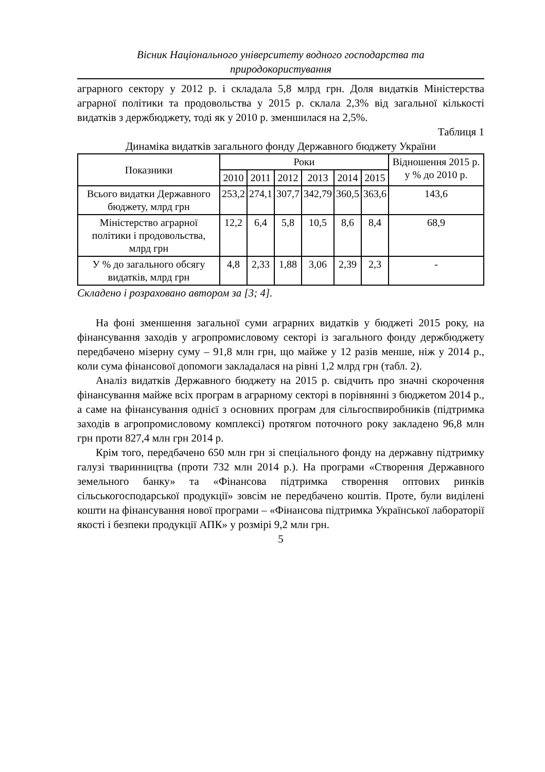Вісник Національного університету водного господарства та
природокористування
аграрного сектору у 2012 р. і складала 5,8 млрд грн. Доля видатків Міністерства аграрної політики та продовольства у 2015 р. склала 2,3% від загальної кількості видатків з держбюджету, тоді як у 2010 р. зменшилася на 2,5%.
Таблиця 1
Динаміка видатків загального фонду Державного бюджету України
| Показники | Роки | | | | | | Відношення 2015 р. у % до 2010 р. |
| --- | --- | --- | --- | --- | --- | --- | --- |
| | 2010 | 2011 | 2012 | 2013 | 2014 | 2015 | |
| Всього видатки Державного бюджету, млрд грн | 253,2 | 274,1 | 307,7 | 342,79 | 360,5 | 363,6 | 143,6 |
| Міністерство аграрної політики і продовольства, млрд грн | 12,2 | 6,4 | 5,8 | 10,5 | 8,6 | 8,4 | 68,9 |
| У % до загального обсягу видатків, млрд грн | 4,8 | 2,33 | 1,88 | 3,06 | 2,39 | 2,3 | - |
Складено і розраховано автором за [3; 4].
На фоні зменшення загальної суми аграрних видатків у бюджеті 2015 року, на фінансування заходів у агропромисловому секторі із загального фонду держбюджету передбачено мізерну суму – 91,8 млн грн, що майже у 12 разів менше, ніж у 2014 р., коли сума фінансової допомоги закладалася на рівні 1,2 млрд грн (табл. 2).
Аналіз видатків Державного бюджету на 2015 р. свідчить про значні скорочення фінансування майже всіх програм в аграрному секторі в порівнянні з бюджетом 2014 р., а саме на фінансування однієї з основних програм для сільгоспвиробників (підтримка заходів в агропромисловому комплексі) протягом поточного року закладено 96,8 млн грн проти 827,4 млн грн 2014 р.
Крім того, передбачено 650 млн грн зі спеціального фонду на державну підтримку галузі тваринництва (проти 732 млн 2014 р.). На програми «Створення Державного земельного банку» та «Фінансова підтримка створення оптових ринків сільськогосподарської продукції» зовсім не передбачено коштів. Проте, були виділені кошти на фінансування нової програми – «Фінансова підтримка Української лабораторії якості і безпеки продукції АПК» у розмірі 9,2 млн грн.
5